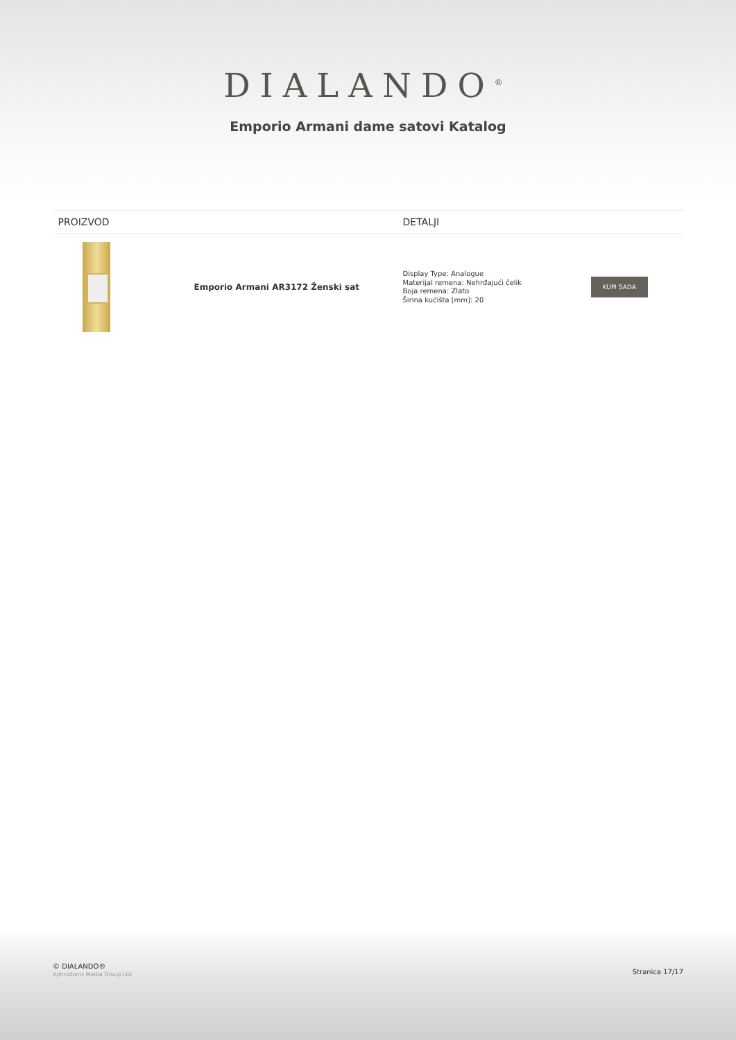DIALANDO<sup>®</sup>
Emporio Armani dame satovi Katalog
| PROIZVOD | | DETALJI | |
| --- | --- | --- | --- |
| | Emporio Armani AR3172 Ženski sat | Display Type: Analogue Materijal remena: Nehrđajući čelik Boja remena: Zlato Širina kućišta [mm]: 20 | KUPI SADA |
© DIALANDO®
Aphrodonis Media Group Ltd
Stranica 17/17